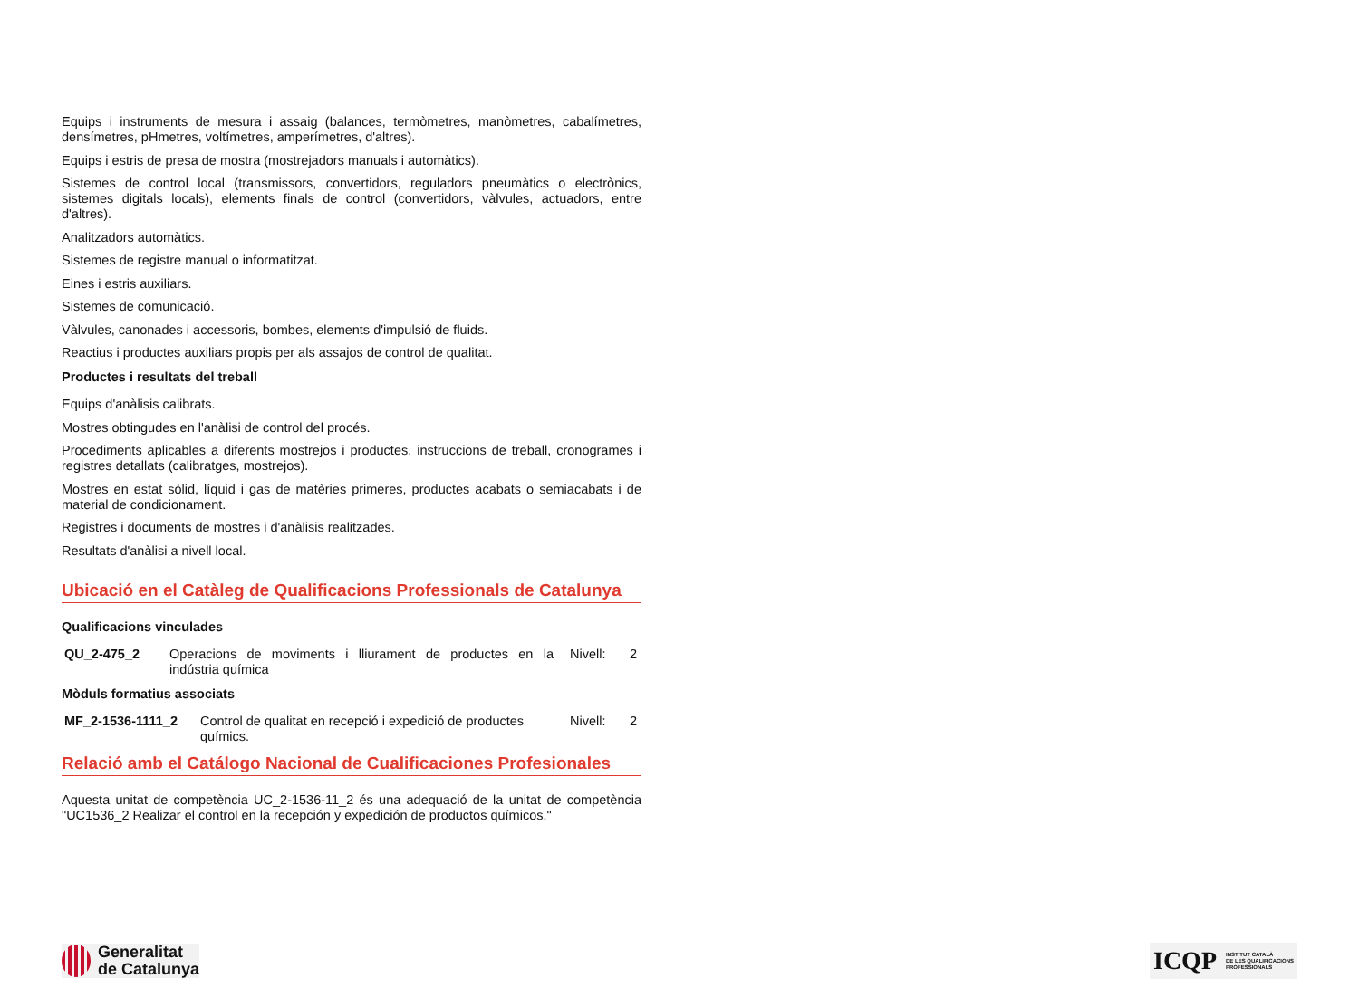Equips i instruments de mesura i assaig (balances, termòmetres, manòmetres, cabalímetres, densímetres, pHmetres, voltímetres, amperímetres, d'altres).
Equips i estris de presa de mostra (mostrejadors manuals i automàtics).
Sistemes de control local (transmissors, convertidors, reguladors pneumàtics o electrònics, sistemes digitals locals), elements finals de control (convertidors, vàlvules, actuadors, entre d'altres).
Analitzadors automàtics.
Sistemes de registre manual o informatitzat.
Eines i estris auxiliars.
Sistemes de comunicació.
Vàlvules, canonades i accessoris, bombes, elements d'impulsió de fluids.
Reactius i productes auxiliars propis per als assajos de control de qualitat.
Productes i resultats del treball
Equips d'anàlisis calibrats.
Mostres obtingudes en l'anàlisi de control del procés.
Procediments aplicables a diferents mostrejos i productes, instruccions de treball, cronogrames i registres detallats (calibratges, mostrejos).
Mostres en estat sòlid, líquid i gas de matèries primeres, productes acabats o semiacabats i de material de condicionament.
Registres i documents de mostres i d'anàlisis realitzades.
Resultats d'anàlisi a nivell local.
Ubicació en el Catàleg de Qualificacions Professionals de Catalunya
Qualificacions vinculades
| QU_2-475_2 | Operacions de moviments i lliurament de productes en la indústria química | Nivell: | 2 |
Mòduls formatius associats
| MF_2-1536-1111_2 | Control de qualitat en recepció i expedició de productes químics. | Nivell: | 2 |
Relació amb el Catálogo Nacional de Cualificaciones Profesionales
Aquesta unitat de competència UC_2-1536-11_2 és una adequació de la unitat de competència "UC1536_2 Realizar el control en la recepción y expedición de productos químicos."
Generalitat
de Catalunya
ICQP INSTITUT CATALÀ
DE LES QUALIFICACIONS
PROFESSIONALS